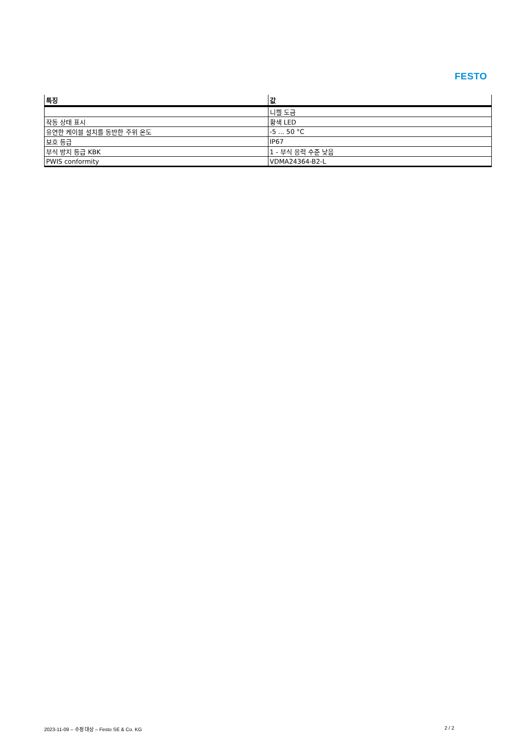FESTO
| 특징 | 값 |
| --- | --- |
| | 니켈 도금 |
| 작동 상태 표시 | 황색 LED |
| 유연한 케이블 설치를 동반한 주위 온도 | -5 ... 50 °C |
| 보호 등급 | IP67 |
| 부식 방지 등급 KBK | 1 - 부식 응력 수준 낮음 |
| PWIS conformity | VDMA24364-B2-L |
2023-11-09 – 수정 대상 – Festo SE & Co. KG 2 / 2